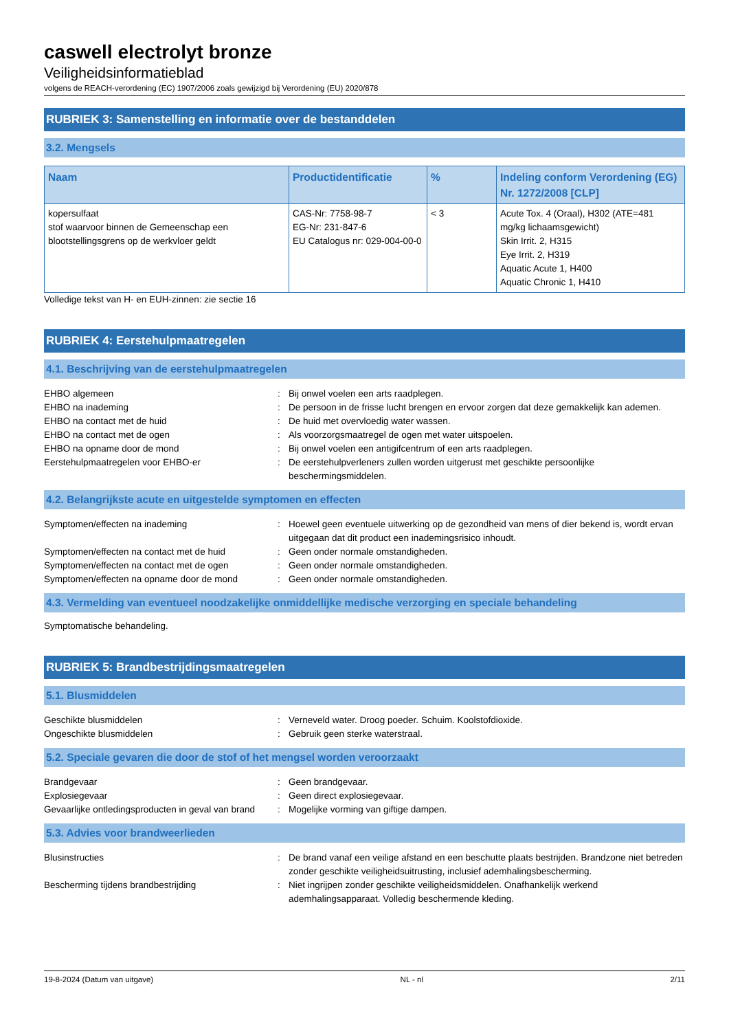caswell electrolyt bronze
Veiligheidsinformatieblad
volgens de REACH-verordening (EC) 1907/2006 zoals gewijzigd bij Verordening (EU) 2020/878
RUBRIEK 3: Samenstelling en informatie over de bestanddelen
3.2. Mengsels
| Naam | Productidentificatie | % | Indeling conform Verordening (EG) Nr. 1272/2008 [CLP] |
| --- | --- | --- | --- |
| kopersulfaat stof waarvoor binnen de Gemeenschap een blootstellingsgrens op de werkvloer geldt | CAS-Nr: 7758-98-7 EG-Nr: 231-847-6 EU Catalogus nr: 029-004-00-0 | < 3 | Acute Tox. 4 (Oraal), H302 (ATE=481 mg/kg lichaamsgewicht) Skin Irrit. 2, H315 Eye Irrit. 2, H319 Aquatic Acute 1, H400 Aquatic Chronic 1, H410 |
Volledige tekst van H- en EUH-zinnen: zie sectie 16
RUBRIEK 4: Eerstehulpmaatregelen
4.1. Beschrijving van de eerstehulpmaatregelen
EHBO algemeen : Bij onwel voelen een arts raadplegen.
EHBO na inademing : De persoon in de frisse lucht brengen en ervoor zorgen dat deze gemakkelijk kan ademen.
EHBO na contact met de huid : De huid met overvloedig water wassen.
EHBO na contact met de ogen : Als voorzorgsmaatregel de ogen met water uitspoelen.
EHBO na opname door de mond : Bij onwel voelen een antigifcentrum of een arts raadplegen.
Eerstehulpmaatregelen voor EHBO-er : De eerstehulpverleners zullen worden uitgerust met geschikte persoonlijke beschermingsmiddelen.
4.2. Belangrijkste acute en uitgestelde symptomen en effecten
Symptomen/effecten na inademing : Hoewel geen eventuele uitwerking op de gezondheid van mens of dier bekend is, wordt ervan uitgegaan dat dit product een inademingsrisico inhoudt.
Symptomen/effecten na contact met de huid : Geen onder normale omstandigheden.
Symptomen/effecten na contact met de ogen : Geen onder normale omstandigheden.
Symptomen/effecten na opname door de mond : Geen onder normale omstandigheden.
4.3. Vermelding van eventueel noodzakelijke onmiddellijke medische verzorging en speciale behandeling
Symptomatische behandeling.
RUBRIEK 5: Brandbestrijdingsmaatregelen
5.1. Blusmiddelen
Geschikte blusmiddelen : Verneveld water. Droog poeder. Schuim. Koolstofdioxide.
Ongeschikte blusmiddelen : Gebruik geen sterke waterstraal.
5.2. Speciale gevaren die door de stof of het mengsel worden veroorzaakt
Brandgevaar : Geen brandgevaar.
Explosiegevaar : Geen direct explosiegevaar.
Gevaarlijke ontledingsproducten in geval van brand
: Mogelijke vorming van giftige dampen.
5.3. Advies voor brandweerlieden
Blusinstructies : De brand vanaf een veilige afstand en een beschutte plaats bestrijden. Brandzone niet betreden zonder geschikte veiligheidsuitrusting, inclusief ademhalingsbescherming.
Bescherming tijdens brandbestrijding : Niet ingrijpen zonder geschikte veiligheidsmiddelen. Onafhankelijk werkend ademhalingsapparaat. Volledig beschermende kleding.
19-8-2024 (Datum van uitgave) NL - nl 2/11